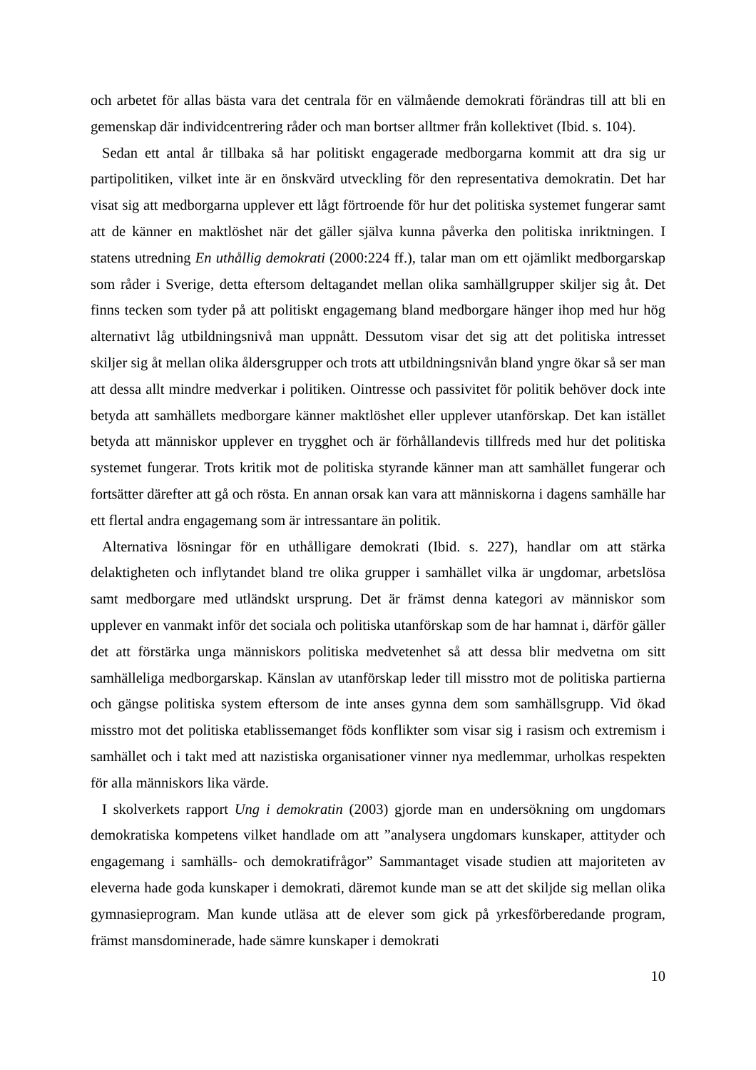och arbetet för allas bästa vara det centrala för en välmående demokrati förändras till att bli en gemenskap där individcentrering råder och man bortser alltmer från kollektivet (Ibid. s. 104).
Sedan ett antal år tillbaka så har politiskt engagerade medborgarna kommit att dra sig ur partipolitiken, vilket inte är en önskvärd utveckling för den representativa demokratin. Det har visat sig att medborgarna upplever ett lågt förtroende för hur det politiska systemet fungerar samt att de känner en maktlöshet när det gäller själva kunna påverka den politiska inriktningen. I statens utredning En uthållig demokrati (2000:224 ff.), talar man om ett ojämlikt medborgarskap som råder i Sverige, detta eftersom deltagandet mellan olika samhällgrupper skiljer sig åt. Det finns tecken som tyder på att politiskt engagemang bland medborgare hänger ihop med hur hög alternativt låg utbildningsnivå man uppnått. Dessutom visar det sig att det politiska intresset skiljer sig åt mellan olika åldersgrupper och trots att utbildningsnivån bland yngre ökar så ser man att dessa allt mindre medverkar i politiken. Ointresse och passivitet för politik behöver dock inte betyda att samhällets medborgare känner maktlöshet eller upplever utanförskap. Det kan istället betyda att människor upplever en trygghet och är förhållandevis tillfreds med hur det politiska systemet fungerar. Trots kritik mot de politiska styrande känner man att samhället fungerar och fortsätter därefter att gå och rösta. En annan orsak kan vara att människorna i dagens samhälle har ett flertal andra engagemang som är intressantare än politik.
Alternativa lösningar för en uthålligare demokrati (Ibid. s. 227), handlar om att stärka delaktigheten och inflytandet bland tre olika grupper i samhället vilka är ungdomar, arbetslösa samt medborgare med utländskt ursprung. Det är främst denna kategori av människor som upplever en vanmakt inför det sociala och politiska utanförskap som de har hamnat i, därför gäller det att förstärka unga människors politiska medvetenhet så att dessa blir medvetna om sitt samhälleliga medborgarskap. Känslan av utanförskap leder till misstro mot de politiska partierna och gängse politiska system eftersom de inte anses gynna dem som samhällsgrupp. Vid ökad misstro mot det politiska etablissemanget föds konflikter som visar sig i rasism och extremism i samhället och i takt med att nazistiska organisationer vinner nya medlemmar, urholkas respekten för alla människors lika värde.
I skolverkets rapport Ung i demokratin (2003) gjorde man en undersökning om ungdomars demokratiska kompetens vilket handlade om att ”analysera ungdomars kunskaper, attityder och engagemang i samhälls- och demokratifrågor” Sammantaget visade studien att majoriteten av eleverna hade goda kunskaper i demokrati, däremot kunde man se att det skiljde sig mellan olika gymnasieprogram. Man kunde utläsa att de elever som gick på yrkesförberedande program, främst mansdominerade, hade sämre kunskaper i demokrati
10